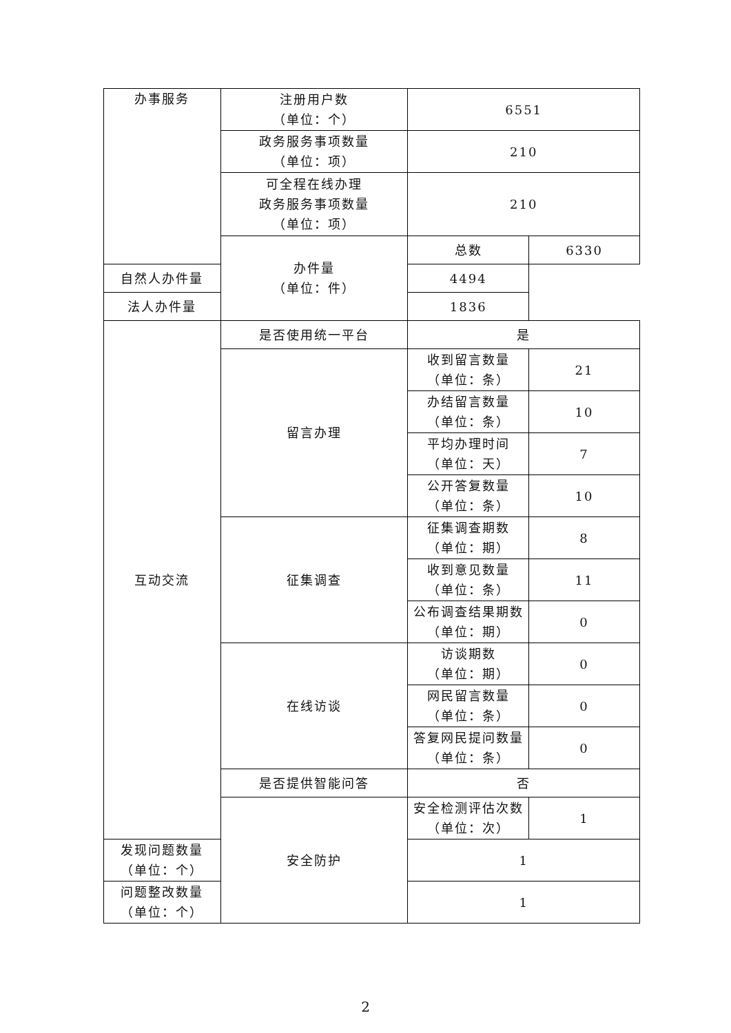| 办事服务 | 注册用户数 （单位：个） | 6551 | |
| | 政务服务事项数量 （单位：项） | 210 | |
| | 可全程在线办理 政务服务事项数量 （单位：项） | 210 | |
| | 办件量 （单位：件） | 总数 | 6330 |
| | | 自然人办件量 | 4494 |
| 法人办件量 | | 1836 | |
| 互动交流 | 是否使用统一平台 | 是 | |
| | 留言办理 | 收到留言数量 （单位：条） | 21 |
| | | 办结留言数量 （单位：条） | 10 |
| | | 平均办理时间 （单位：天） | 7 |
| | | 公开答复数量 （单位：条） | 10 |
| | 征集调查 | 征集调查期数 （单位：期） | 8 |
| | | 收到意见数量 （单位：条） | 11 |
| | | 公布调查结果期数 （单位：期） | 0 |
| | 在线访谈 | 访谈期数 （单位：期） | 0 |
| | | 网民留言数量 （单位：条） | 0 |
| | | 答复网民提问数量 （单位：条） | 0 |
| | 是否提供智能问答 | 否 | |
| | 安全防护 | 安全检测评估次数 （单位：次） | 1 |
| 发现问题数量 （单位：个） | | 1 | |
| 问题整改数量 （单位：个） | | 1 | |
2